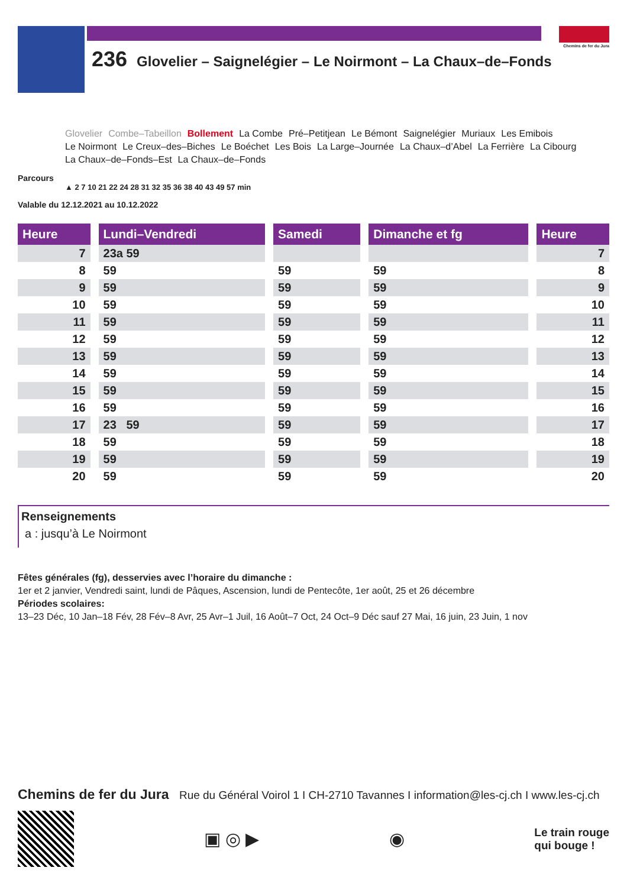236 Glovelier – Saignelégier – Le Noirmont – La Chaux–de–Fonds
Chemins de fer du Jura
Glovelier Combe–Tabeillon Bollement La Combe Pré–Petitjean Le Bémont Saignelégier Muriaux Les Emibois Le Noirmont Le Creux–des–Biches Le Boéchet Les Bois La Large–Journée La Chaux–d’Abel La Ferrière La Cibourg La Chaux–de–Fonds–Est La Chaux–de–Fonds
Parcours
▲ 2 7 10 21 22 24 28 31 32 35 36 38 40 43 49 57 min
Valable du 12.12.2021 au 10.12.2022
| Heure | | Lundi–Vendredi | | Samedi | | Dimanche et fg | | Heure |
| --- | --- | --- | --- | --- | --- | --- | --- | --- |
| 7 | | 23a 59 | | | | | | 7 |
| 8 | | 59 | | 59 | | 59 | | 8 |
| 9 | | 59 | | 59 | | 59 | | 9 |
| 10 | | 59 | | 59 | | 59 | | 10 |
| 11 | | 59 | | 59 | | 59 | | 11 |
| 12 | | 59 | | 59 | | 59 | | 12 |
| 13 | | 59 | | 59 | | 59 | | 13 |
| 14 | | 59 | | 59 | | 59 | | 14 |
| 15 | | 59 | | 59 | | 59 | | 15 |
| 16 | | 59 | | 59 | | 59 | | 16 |
| 17 | | 23 59 | | 59 | | 59 | | 17 |
| 18 | | 59 | | 59 | | 59 | | 18 |
| 19 | | 59 | | 59 | | 59 | | 19 |
| 20 | | 59 | | 59 | | 59 | | 20 |
Renseignements
a : jusqu’à Le Noirmont
Fêtes générales (fg), desservies avec l’horaire du dimanche :
1er et 2 janvier, Vendredi saint, lundi de Pâques, Ascension, lundi de Pentecôte, 1er août, 25 et 26 décembre
Périodes scolaires:
13–23 Déc, 10 Jan–18 Fév, 28 Fév–8 Avr, 25 Avr–1 Juil, 16 Août–7 Oct, 24 Oct–9 Déc sauf 27 Mai, 16 juin, 23 Juin, 1 nov
Chemins de fer du Jura Rue du Général Voirol 1 I CH-2710 Tavannes I information@les-cj.ch I www.les-cj.ch
▣ ◎ ▶ ◉
Le train rouge
qui bouge !